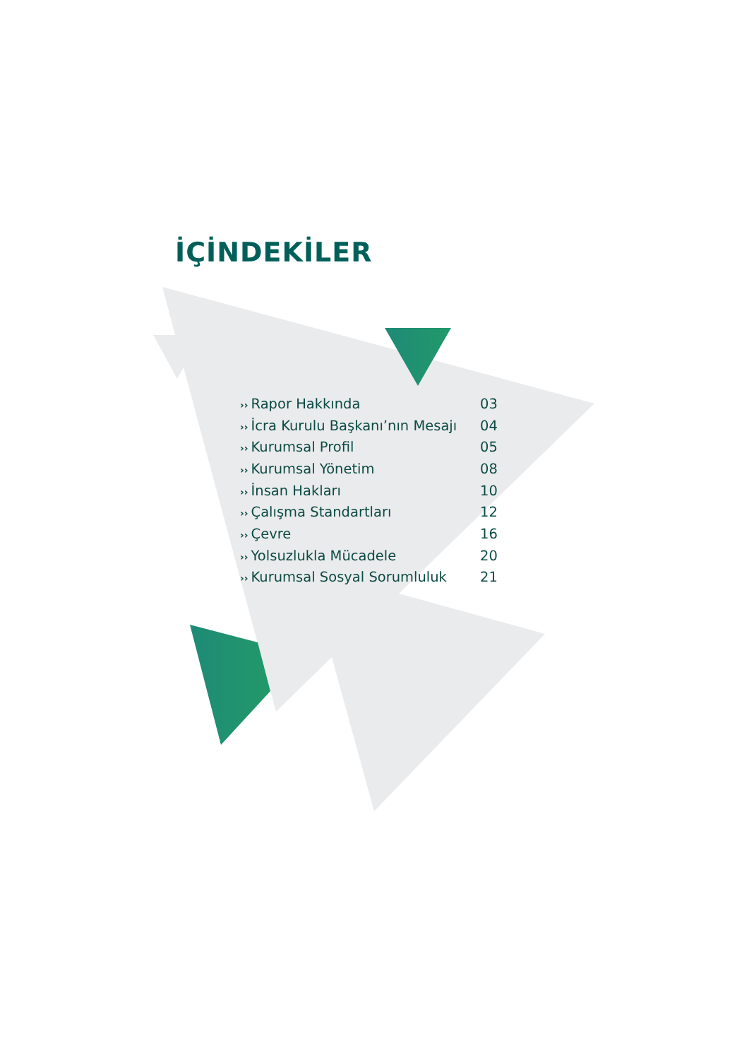İÇİNDEKİLER
| ›› Rapor Hakkında | 03 |
| ›› İcra Kurulu Başkanı’nın Mesajı | 04 |
| ›› Kurumsal Profil | 05 |
| ›› Kurumsal Yönetim | 08 |
| ›› İnsan Hakları | 10 |
| ›› Çalışma Standartları | 12 |
| ›› Çevre | 16 |
| ›› Yolsuzlukla Mücadele | 20 |
| ›› Kurumsal Sosyal Sorumluluk | 21 |